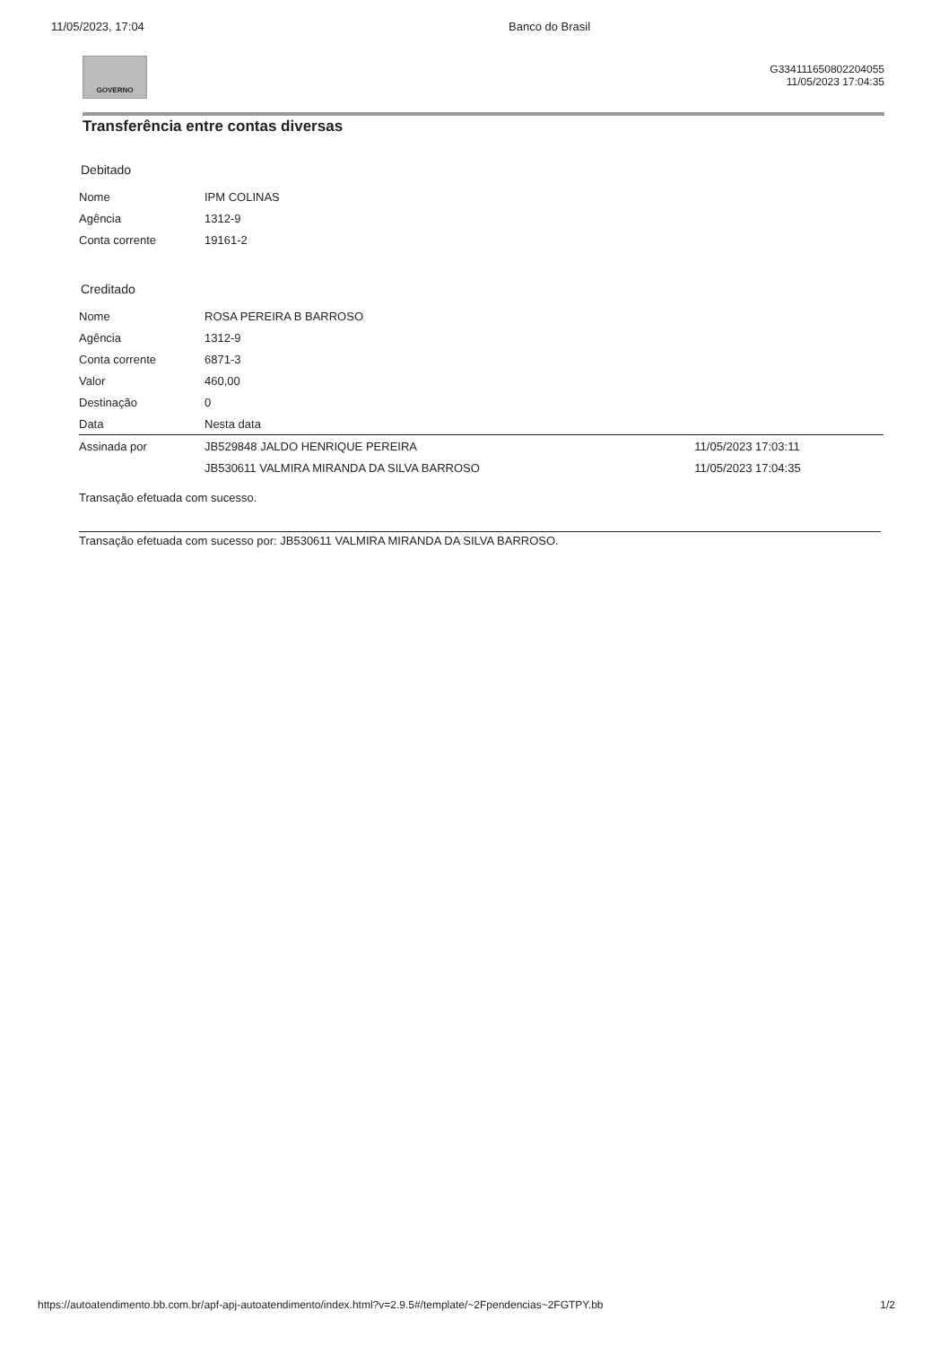11/05/2023, 17:04 Banco do Brasil
GOVERNO
G334111650802204055
11/05/2023 17:04:35
Transferência entre contas diversas
Debitado
| Nome | IPM COLINAS |
| Agência | 1312-9 |
| Conta corrente | 19161-2 |
Creditado
| Nome | ROSA PEREIRA B BARROSO |
| Agência | 1312-9 |
| Conta corrente | 6871-3 |
| Valor | 460,00 |
| Destinação | 0 |
| Data | Nesta data |
| Assinada por | JB529848 JALDO HENRIQUE PEREIRA | 11/05/2023 17:03:11 |
| | JB530611 VALMIRA MIRANDA DA SILVA BARROSO | 11/05/2023 17:04:35 |
Transação efetuada com sucesso.
Transação efetuada com sucesso por: JB530611 VALMIRA MIRANDA DA SILVA BARROSO.
https://autoatendimento.bb.com.br/apf-apj-autoatendimento/index.html?v=2.9.5#/template/~2Fpendencias~2FGTPY.bb 1/2